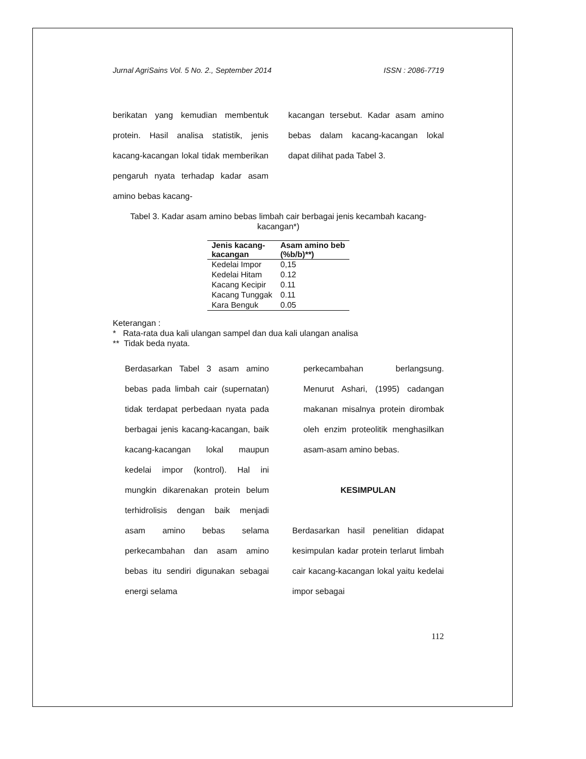Jurnal AgriSains Vol. 5 No. 2., September 2014 ISSN : 2086-7719
berikatan yang kemudian membentuk protein. Hasil analisa statistik, jenis kacang-kacangan lokal tidak memberikan pengaruh nyata terhadap kadar asam amino bebas kacang-
kacangan tersebut. Kadar asam amino bebas dalam kacang-kacangan lokal dapat dilihat pada Tabel 3.
Tabel 3. Kadar asam amino bebas limbah cair berbagai jenis kecambah kacang-kacangan*)
| Jenis kacang- kacangan | Asam amino beb (%b/b)**) |
| --- | --- |
| Kedelai Impor | 0,15 |
| Kedelai Hitam | 0.12 |
| Kacang Kecipir | 0.11 |
| Kacang Tunggak | 0.11 |
| Kara Benguk | 0.05 |
Keterangan :
* Rata-rata dua kali ulangan sampel dan dua kali ulangan analisa
** Tidak beda nyata.
Berdasarkan Tabel 3 asam amino bebas pada limbah cair (supernatan) tidak terdapat perbedaan nyata pada berbagai jenis kacang-kacangan, baik kacang-kacangan lokal maupun kedelai impor (kontrol). Hal ini mungkin dikarenakan protein belum terhidrolisis dengan baik menjadi asam amino bebas selama perkecambahan dan asam amino bebas itu sendiri digunakan sebagai energi selama
perkecambahan berlangsung. Menurut Ashari, (1995) cadangan makanan misalnya protein dirombak oleh enzim proteolitik menghasilkan asam-asam amino bebas.
KESIMPULAN
Berdasarkan hasil penelitian didapat kesimpulan kadar protein terlarut limbah cair kacang-kacangan lokal yaitu kedelai impor sebagai
112